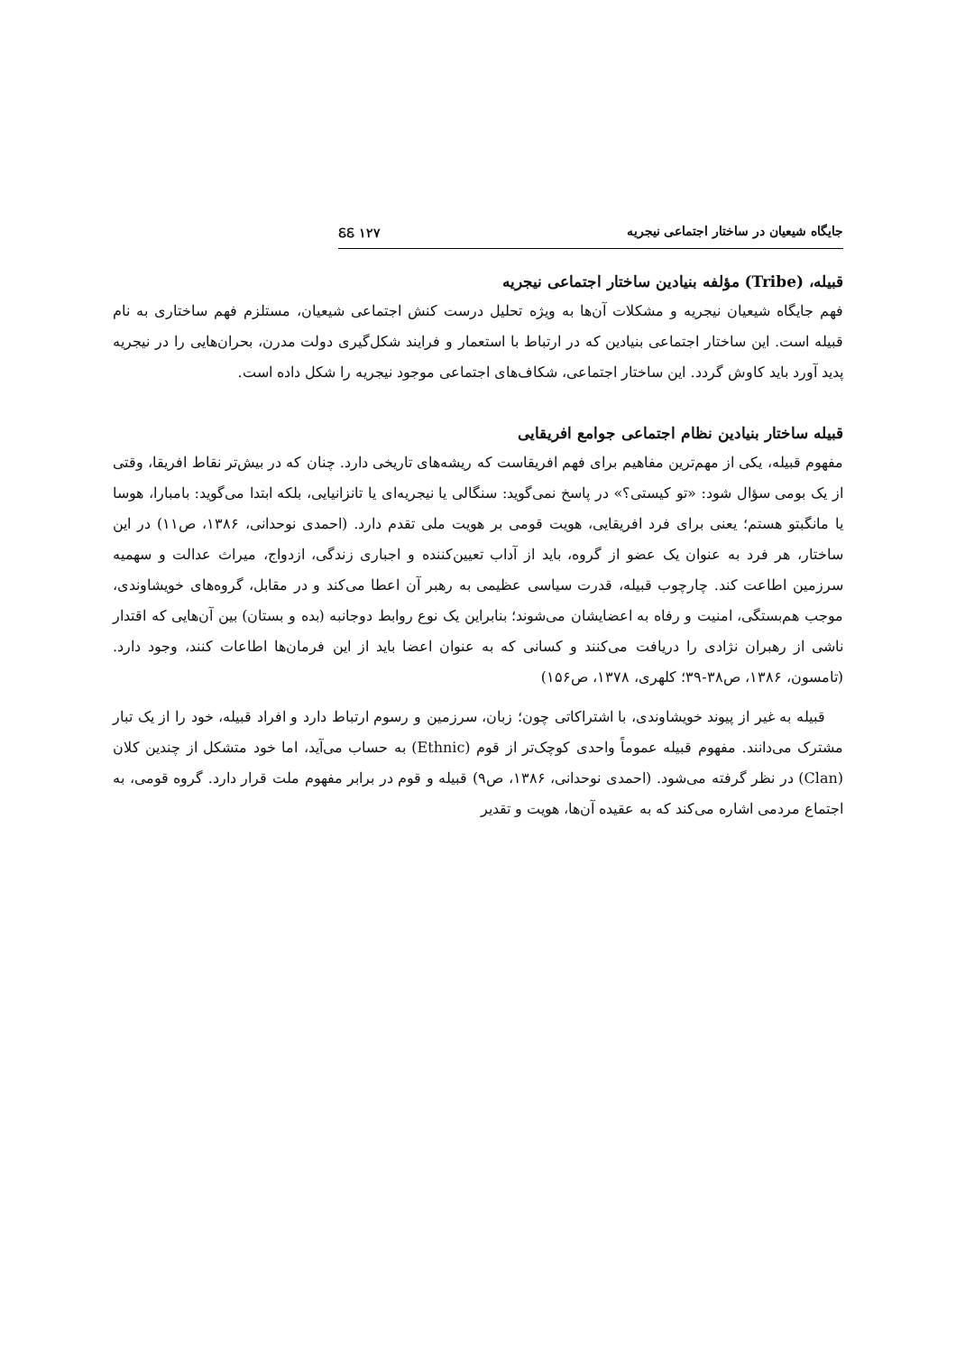جایگاه شیعیان در ساختار اجتماعی نیجریه ᏋᏋ ۱۲۷
قبیله، (Tribe) مؤلفه بنیادین ساختار اجتماعی نیجریه
فهم جایگاه شیعیان نیجریه و مشکلات آن‌ها به ویژه تحلیل درست کنش اجتماعی شیعیان، مستلزم فهم ساختاری به نام قبیله است. این ساختار اجتماعی بنیادین که در ارتباط با استعمار و فرایند شکل‌گیری دولت مدرن، بحران‌هایی را در نیجریه پدید آورد باید کاوش گردد. این ساختار اجتماعی، شکاف‌های اجتماعی موجود نیجریه را شکل داده است.
قبیله ساختار بنیادین نظام اجتماعی جوامع افریقایی
مفهوم قبیله، یکی از مهم‌ترین مفاهیم برای فهم افریقاست که ریشه‌های تاریخی دارد. چنان که در بیش‌تر نقاط افریقا، وقتی از یک بومی سؤال شود: «تو کیستی؟» در پاسخ نمی‌گوید: سنگالی یا نیجریه‌ای یا تانزانیایی، بلکه ابتدا می‌گوید: بامبارا، هوسا یا مانگبتو هستم؛ یعنی برای فرد افریقایی، هویت قومی بر هویت ملی تقدم دارد. (احمدی نوحدانی، ۱۳۸۶، ص۱۱) در این ساختار، هر فرد به عنوان یک عضو از گروه، باید از آداب تعیین‌کننده و اجباری زندگی، ازدواج، میراث عدالت و سهمیه سرزمین اطاعت کند. چارچوب قبیله، قدرت سیاسی عظیمی به رهبر آن اعطا می‌کند و در مقابل، گروه‌های خویشاوندی، موجب هم‌بستگی، امنیت و رفاه به اعضایشان می‌شوند؛ بنابراین یک نوع روابط دوجانبه (بده و بستان) بین آن‌هایی که اقتدار ناشی از رهبران نژادی را دریافت می‌کنند و کسانی که به عنوان اعضا باید از این فرمان‌ها اطاعات کنند، وجود دارد. (تامسون، ۱۳۸۶، ص۳۸-۳۹؛ کلهری، ۱۳۷۸، ص۱۵۶)
قبیله به غیر از پیوند خویشاوندی، با اشتراکاتی چون؛ زبان، سرزمین و رسوم ارتباط دارد و افراد قبیله، خود را از یک تبار مشترک می‌دانند. مفهوم قبیله عموماً واحدی کوچک‌تر از قوم (Ethnic) به حساب می‌آید، اما خود متشکل از چندین کلان (Clan) در نظر گرفته می‌شود. (احمدی نوحدانی، ۱۳۸۶، ص۹) قبیله و قوم در برابر مفهوم ملت قرار دارد. گروه قومی، به اجتماع مردمی اشاره می‌کند که به عقیده آن‌ها، هویت و تقدیر